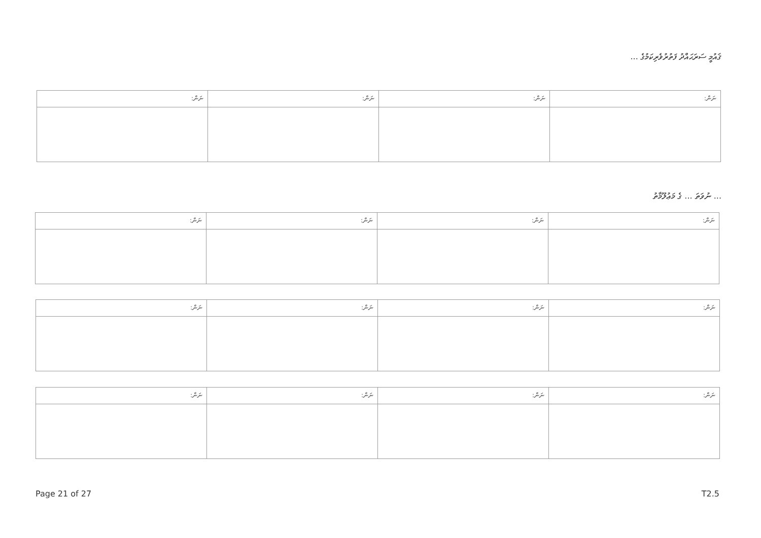ޤައުމީ ސަރަޙައްދު ފަތުރުވެރިކަމުގެ ...
| ނަން: | ނަން: | ނަން: | ނަން: |
... ނުވަތަ ... ގެ މަޢުލޫމާތު
| ނަން: | ނަން: | ނަން: | ނަން: |
| ނަން: | ނަން: | ނަން: | ނަން: |
| ނަން: | ނަން: | ނަން: | ނަން: |
Page 21 of 27 T2.5